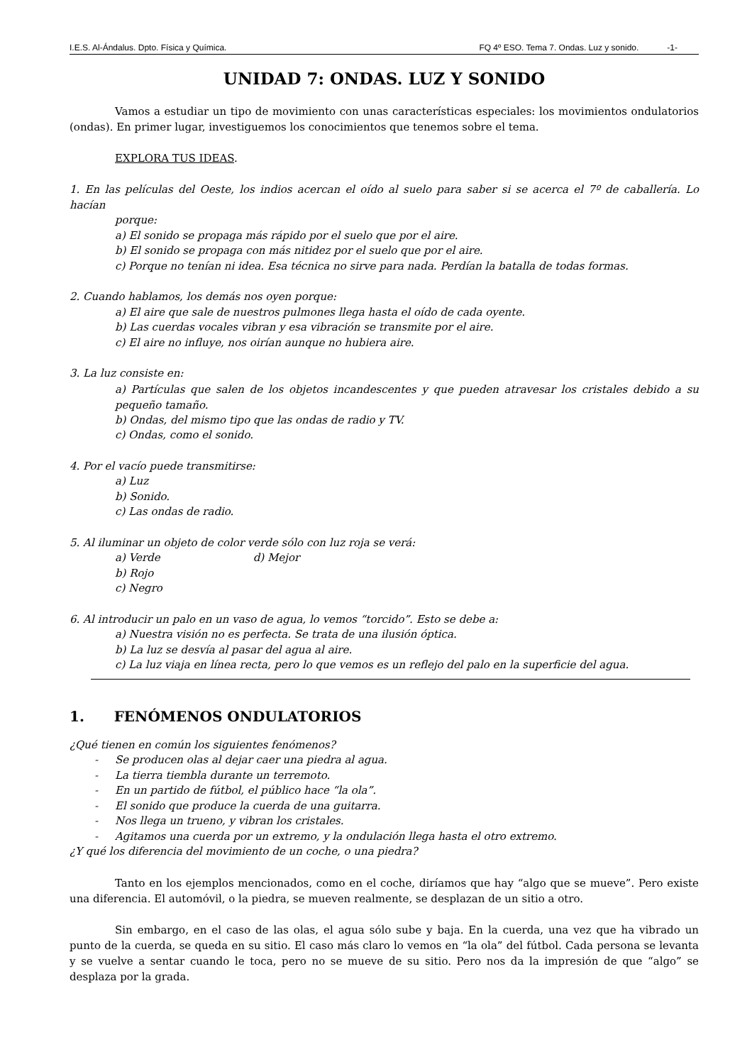I.E.S. Al-Ándalus. Dpto. Física y Química. FQ 4º ESO. Tema 7. Ondas. Luz y sonido. -1-
UNIDAD 7: ONDAS. LUZ Y SONIDO
Vamos a estudiar un tipo de movimiento con unas características especiales: los movimientos ondulatorios (ondas). En primer lugar, investiguemos los conocimientos que tenemos sobre el tema.
EXPLORA TUS IDEAS.
1. En las películas del Oeste, los indios acercan el oído al suelo para saber si se acerca el 7º de caballería. Lo hacían
porque:
a) El sonido se propaga más rápido por el suelo que por el aire.
b) El sonido se propaga con más nitidez por el suelo que por el aire.
c) Porque no tenían ni idea. Esa técnica no sirve para nada. Perdían la batalla de todas formas.
2. Cuando hablamos, los demás nos oyen porque:
a) El aire que sale de nuestros pulmones llega hasta el oído de cada oyente.
b) Las cuerdas vocales vibran y esa vibración se transmite por el aire.
c) El aire no influye, nos oirían aunque no hubiera aire.
3. La luz consiste en:
a) Partículas que salen de los objetos incandescentes y que pueden atravesar los cristales debido a su pequeño tamaño.
b) Ondas, del mismo tipo que las ondas de radio y TV.
c) Ondas, como el sonido.
4. Por el vacío puede transmitirse:
a) Luz
b) Sonido.
c) Las ondas de radio.
5. Al iluminar un objeto de color verde sólo con luz roja se verá:
a) Verde d) Mejor
b) Rojo
c) Negro
6. Al introducir un palo en un vaso de agua, lo vemos “torcido”. Esto se debe a:
a) Nuestra visión no es perfecta. Se trata de una ilusión óptica.
b) La luz se desvía al pasar del agua al aire.
c) La luz viaja en línea recta, pero lo que vemos es un reflejo del palo en la superficie del agua.
1. FENÓMENOS ONDULATORIOS
¿Qué tienen en común los siguientes fenómenos?
- Se producen olas al dejar caer una piedra al agua.
- La tierra tiembla durante un terremoto.
- En un partido de fútbol, el público hace “la ola”.
- El sonido que produce la cuerda de una guitarra.
- Nos llega un trueno, y vibran los cristales.
- Agitamos una cuerda por un extremo, y la ondulación llega hasta el otro extremo.
¿Y qué los diferencia del movimiento de un coche, o una piedra?
Tanto en los ejemplos mencionados, como en el coche, diríamos que hay “algo que se mueve”. Pero existe una diferencia. El automóvil, o la piedra, se mueven realmente, se desplazan de un sitio a otro.
Sin embargo, en el caso de las olas, el agua sólo sube y baja. En la cuerda, una vez que ha vibrado un punto de la cuerda, se queda en su sitio. El caso más claro lo vemos en “la ola” del fútbol. Cada persona se levanta y se vuelve a sentar cuando le toca, pero no se mueve de su sitio. Pero nos da la impresión de que “algo” se desplaza por la grada.